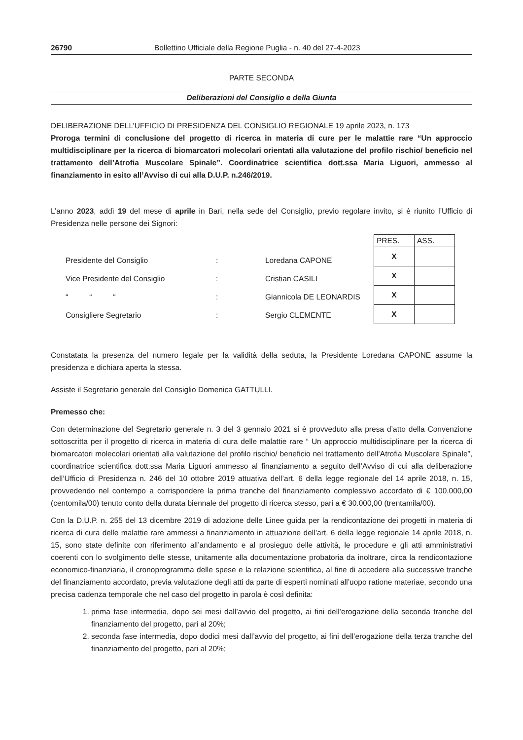26790 Bollettino Ufficiale della Regione Puglia - n. 40 del 27-4-2023
PARTE SECONDA
Deliberazioni del Consiglio e della Giunta
DELIBERAZIONE DELL’UFFICIO DI PRESIDENZA DEL CONSIGLIO REGIONALE 19 aprile 2023, n. 173
Proroga termini di conclusione del progetto di ricerca in materia di cure per le malattie rare “Un approccio multidisciplinare per la ricerca di biomarcatori molecolari orientati alla valutazione del profilo rischio/ beneficio nel trattamento dell’Atrofia Muscolare Spinale”. Coordinatrice scientifica dott.ssa Maria Liguori, ammesso al finanziamento in esito all’Avviso di cui alla D.U.P. n.246/2019.
L’anno 2023, addì 19 del mese di aprile in Bari, nella sede del Consiglio, previo regolare invito, si è riunito l’Ufficio di Presidenza nelle persone dei Signori:
Presidente del Consiglio: Loredana CAPONE
Vice Presidente del Consiglio: Cristian CASILI
“ “ “: Giannicola DE LEONARDIS
Consigliere Segretario: Sergio CLEMENTE
| PRES. | ASS. |
| --- | --- |
| X | |
| X | |
| X | |
| X | |
Constatata la presenza del numero legale per la validità della seduta, la Presidente Loredana CAPONE assume la presidenza e dichiara aperta la stessa.
Assiste il Segretario generale del Consiglio Domenica GATTULLI.
Premesso che:
Con determinazione del Segretario generale n. 3 del 3 gennaio 2021 si è provveduto alla presa d’atto della Convenzione sottoscritta per il progetto di ricerca in materia di cura delle malattie rare “ Un approccio multidisciplinare per la ricerca di biomarcatori molecolari orientati alla valutazione del profilo rischio/ beneficio nel trattamento dell’Atrofia Muscolare Spinale”, coordinatrice scientifica dott.ssa Maria Liguori ammesso al finanziamento a seguito dell’Avviso di cui alla deliberazione dell’Ufficio di Presidenza n. 246 del 10 ottobre 2019 attuativa dell’art. 6 della legge regionale del 14 aprile 2018, n. 15, provvedendo nel contempo a corrispondere la prima tranche del finanziamento complessivo accordato di € 100.000,00 (centomila/00) tenuto conto della durata biennale del progetto di ricerca stesso, pari a € 30.000,00 (trentamila/00).
Con la D.U.P. n. 255 del 13 dicembre 2019 di adozione delle Linee guida per la rendicontazione dei progetti in materia di ricerca di cura delle malattie rare ammessi a finanziamento in attuazione dell’art. 6 della legge regionale 14 aprile 2018, n. 15, sono state definite con riferimento all’andamento e al prosieguo delle attività, le procedure e gli atti amministrativi coerenti con lo svolgimento delle stesse, unitamente alla documentazione probatoria da inoltrare, circa la rendicontazione economico-finanziaria, il cronoprogramma delle spese e la relazione scientifica, al fine di accedere alla successive tranche del finanziamento accordato, previa valutazione degli atti da parte di esperti nominati all’uopo ratione materiae, secondo una precisa cadenza temporale che nel caso del progetto in parola è così definita:
1. prima fase intermedia, dopo sei mesi dall’avvio del progetto, ai fini dell’erogazione della seconda tranche del finanziamento del progetto, pari al 20%;
2. seconda fase intermedia, dopo dodici mesi dall’avvio del progetto, ai fini dell’erogazione della terza tranche del finanziamento del progetto, pari al 20%;